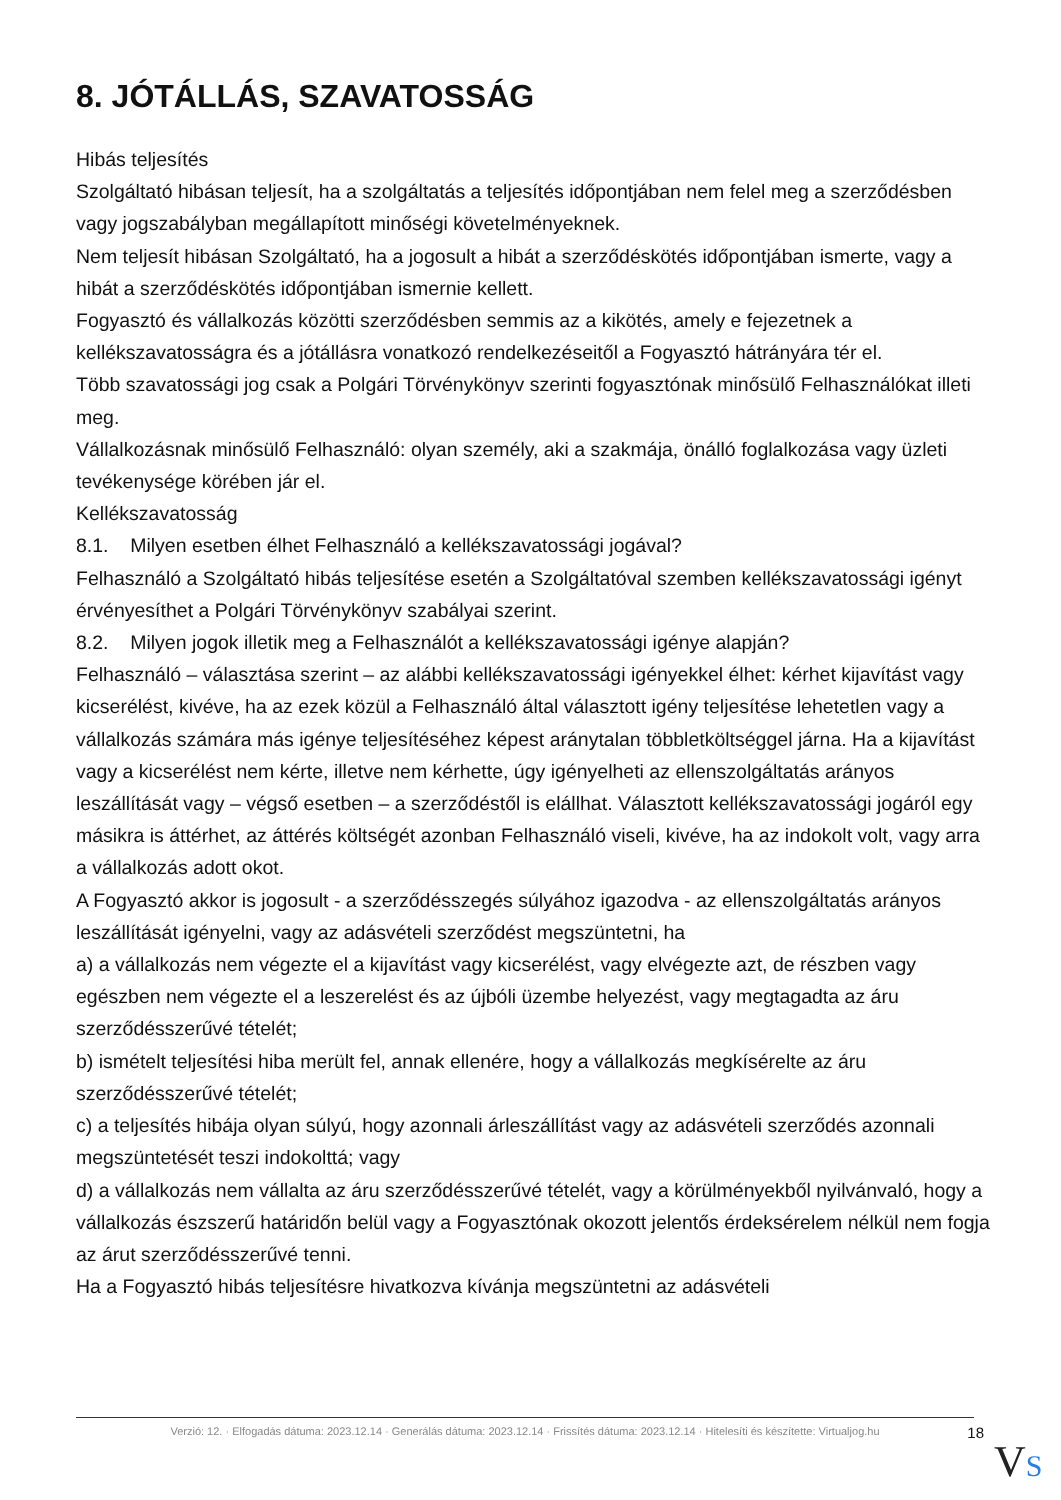8. JÓTÁLLÁS, SZAVATOSSÁG
Hibás teljesítés
Szolgáltató hibásan teljesít, ha a szolgáltatás a teljesítés időpontjában nem felel meg a szerződésben vagy jogszabályban megállapított minőségi követelményeknek.
Nem teljesít hibásan Szolgáltató, ha a jogosult a hibát a szerződéskötés időpontjában ismerte, vagy a hibát a szerződéskötés időpontjában ismernie kellett.
Fogyasztó és vállalkozás közötti szerződésben semmis az a kikötés, amely e fejezetnek a kellékszavatosságra és a jótállásra vonatkozó rendelkezéseitől a Fogyasztó hátrányára tér el.
Több szavatossági jog csak a Polgári Törvénykönyv szerinti fogyasztónak minősülő Felhasználókat illeti meg.
Vállalkozásnak minősülő Felhasználó: olyan személy, aki a szakmája, önálló foglalkozása vagy üzleti tevékenysége körében jár el.
Kellékszavatosság
8.1. Milyen esetben élhet Felhasználó a kellékszavatossági jogával?
Felhasználó a Szolgáltató hibás teljesítése esetén a Szolgáltatóval szemben kellékszavatossági igényt érvényesíthet a Polgári Törvénykönyv szabályai szerint.
8.2. Milyen jogok illetik meg a Felhasználót a kellékszavatossági igénye alapján?
Felhasználó – választása szerint – az alábbi kellékszavatossági igényekkel élhet: kérhet kijavítást vagy kicserélést, kivéve, ha az ezek közül a Felhasználó által választott igény teljesítése lehetetlen vagy a vállalkozás számára más igénye teljesítéséhez képest aránytalan többletköltséggel járna. Ha a kijavítást vagy a kicserélést nem kérte, illetve nem kérhette, úgy igényelheti az ellenszolgáltatás arányos leszállítását vagy – végső esetben – a szerződéstől is elállhat. Választott kellékszavatossági jogáról egy másikra is áttérhet, az áttérés költségét azonban Felhasználó viseli, kivéve, ha az indokolt volt, vagy arra a vállalkozás adott okot.
A Fogyasztó akkor is jogosult - a szerződésszegés súlyához igazodva - az ellenszolgáltatás arányos leszállítását igényelni, vagy az adásvételi szerződést megszüntetni, ha
a) a vállalkozás nem végezte el a kijavítást vagy kicserélést, vagy elvégezte azt, de részben vagy egészben nem végezte el a leszerelést és az újbóli üzembe helyezést, vagy megtagadta az áru szerződésszerűvé tételét;
b) ismételt teljesítési hiba merült fel, annak ellenére, hogy a vállalkozás megkísérelte az áru szerződésszerűvé tételét;
c) a teljesítés hibája olyan súlyú, hogy azonnali árleszállítást vagy az adásvételi szerződés azonnali megszüntetését teszi indokolttá; vagy
d) a vállalkozás nem vállalta az áru szerződésszerűvé tételét, vagy a körülményekből nyilvánvaló, hogy a vállalkozás észszerű határidőn belül vagy a Fogyasztónak okozott jelentős érdeksérelem nélkül nem fogja az árut szerződésszerűvé tenni.
Ha a Fogyasztó hibás teljesítésre hivatkozva kívánja megszüntetni az adásvételi
Verzió: 12. · Elfogadás dátuma: 2023.12.14 · Generálás dátuma: 2023.12.14 · Frissítés dátuma: 2023.12.14 · Hitelesíti és készítette: Virtualjog.hu
18
VS